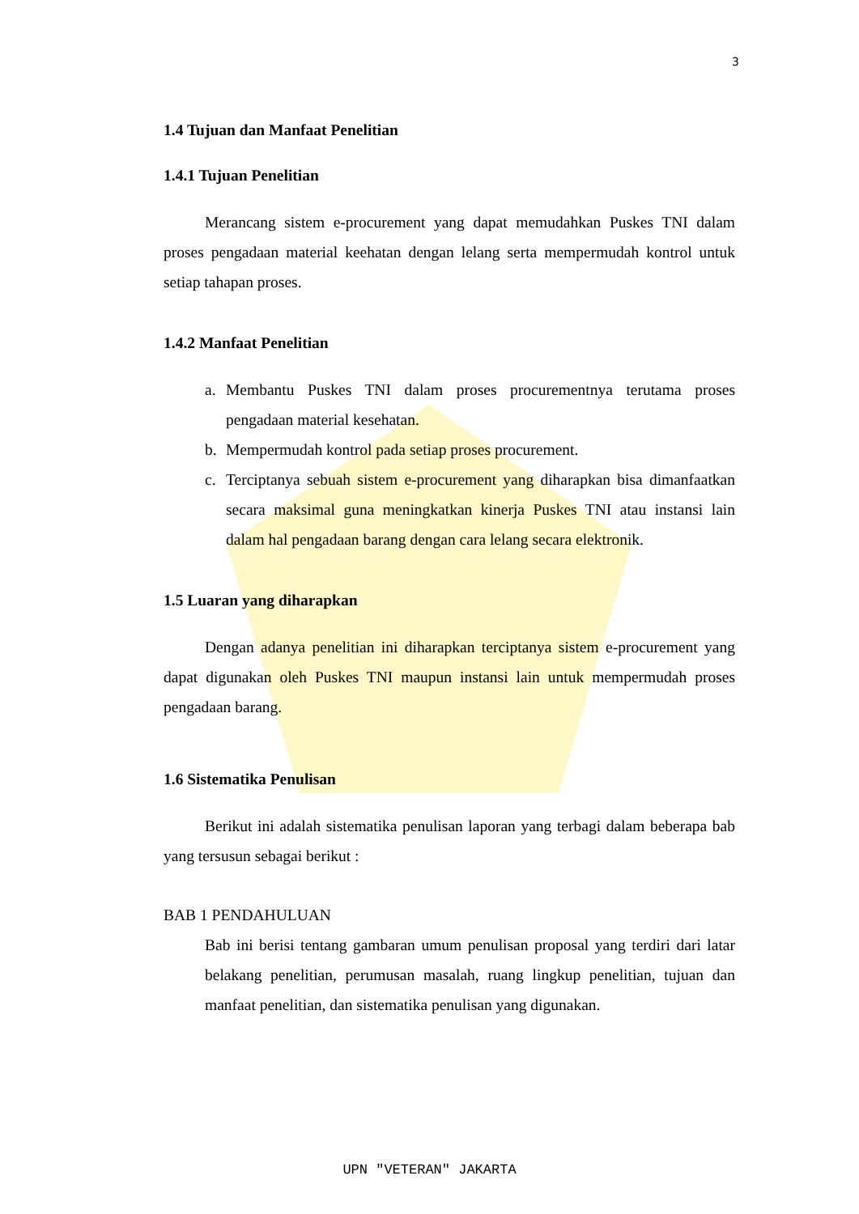3
1.4 Tujuan dan Manfaat Penelitian
1.4.1 Tujuan Penelitian
Merancang sistem e-procurement yang dapat memudahkan Puskes TNI dalam proses pengadaan material keehatan dengan lelang serta mempermudah kontrol untuk setiap tahapan proses.
1.4.2 Manfaat Penelitian
a. Membantu Puskes TNI dalam proses procurementnya terutama proses pengadaan material kesehatan.
b. Mempermudah kontrol pada setiap proses procurement.
c. Terciptanya sebuah sistem e-procurement yang diharapkan bisa dimanfaatkan secara maksimal guna meningkatkan kinerja Puskes TNI atau instansi lain dalam hal pengadaan barang dengan cara lelang secara elektronik.
1.5 Luaran yang diharapkan
Dengan adanya penelitian ini diharapkan terciptanya sistem e-procurement yang dapat digunakan oleh Puskes TNI maupun instansi lain untuk mempermudah proses pengadaan barang.
1.6 Sistematika Penulisan
Berikut ini adalah sistematika penulisan laporan yang terbagi dalam beberapa bab yang tersusun sebagai berikut :
BAB 1 PENDAHULUAN
Bab ini berisi tentang gambaran umum penulisan proposal yang terdiri dari latar belakang penelitian, perumusan masalah, ruang lingkup penelitian, tujuan dan manfaat penelitian, dan sistematika penulisan yang digunakan.
UPN "VETERAN" JAKARTA